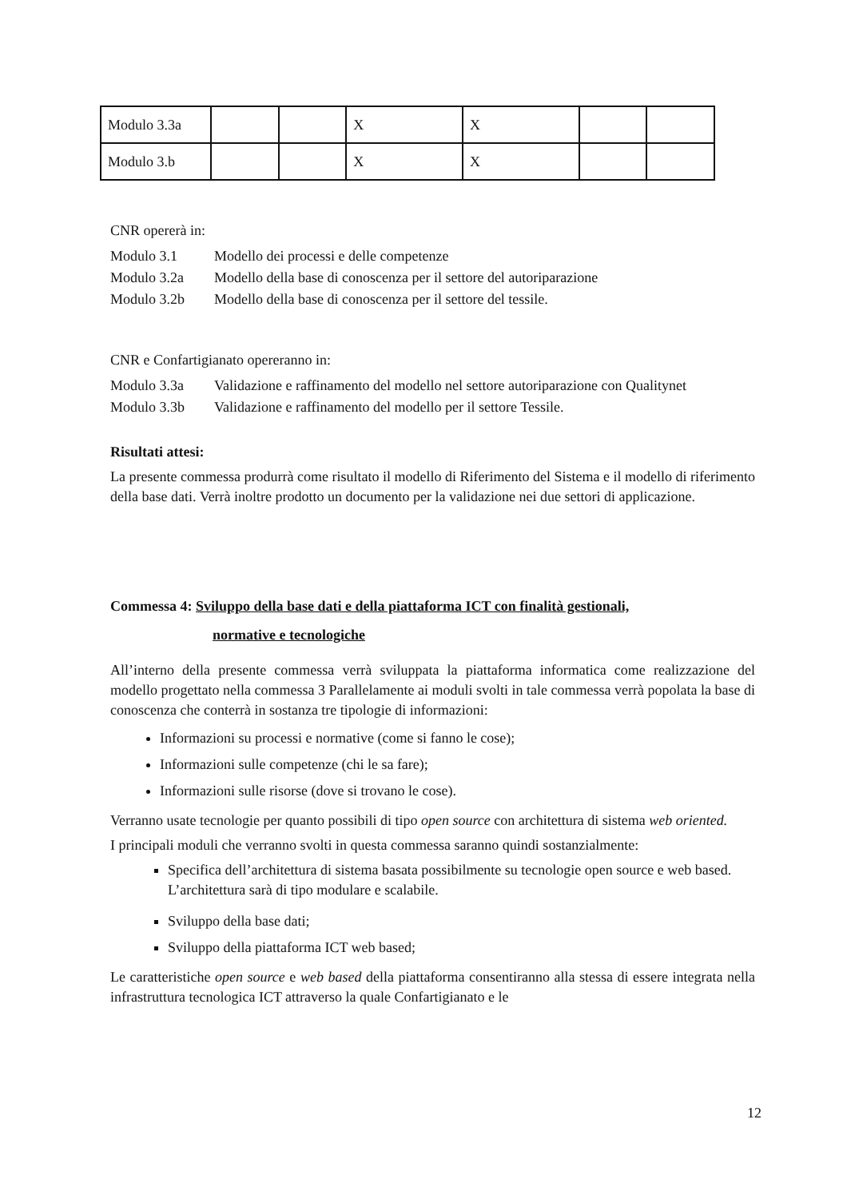| Modulo 3.3a | | | X | X | | |
| Modulo 3.b | | | X | X | | |
CNR opererà in:
Modulo 3.1 Modello dei processi e delle competenze
Modulo 3.2a Modello della base di conoscenza per il settore del autoriparazione
Modulo 3.2b Modello della base di conoscenza per il settore del tessile.
CNR e Confartigianato opereranno in:
Modulo 3.3a Validazione e raffinamento del modello nel settore autoriparazione con Qualitynet
Modulo 3.3b Validazione e raffinamento del modello per il settore Tessile.
Risultati attesi:
La presente commessa produrrà come risultato il modello di Riferimento del Sistema e il modello di riferimento della base dati. Verrà inoltre prodotto un documento per la validazione nei due settori di applicazione.
Commessa 4: Sviluppo della base dati e della piattaforma ICT con finalità gestionali,
normative e tecnologiche
All’interno della presente commessa verrà sviluppata la piattaforma informatica come realizzazione del modello progettato nella commessa 3 Parallelamente ai moduli svolti in tale commessa verrà popolata la base di conoscenza che conterrà in sostanza tre tipologie di informazioni:
Informazioni su processi e normative (come si fanno le cose);
Informazioni sulle competenze (chi le sa fare);
Informazioni sulle risorse (dove si trovano le cose).
Verranno usate tecnologie per quanto possibili di tipo open source con architettura di sistema web oriented.
I principali moduli che verranno svolti in questa commessa saranno quindi sostanzialmente:
Specifica dell’architettura di sistema basata possibilmente su tecnologie open source e web based. L’architettura sarà di tipo modulare e scalabile.
Sviluppo della base dati;
Sviluppo della piattaforma ICT web based;
Le caratteristiche open source e web based della piattaforma consentiranno alla stessa di essere integrata nella infrastruttura tecnologica ICT attraverso la quale Confartigianato e le
12